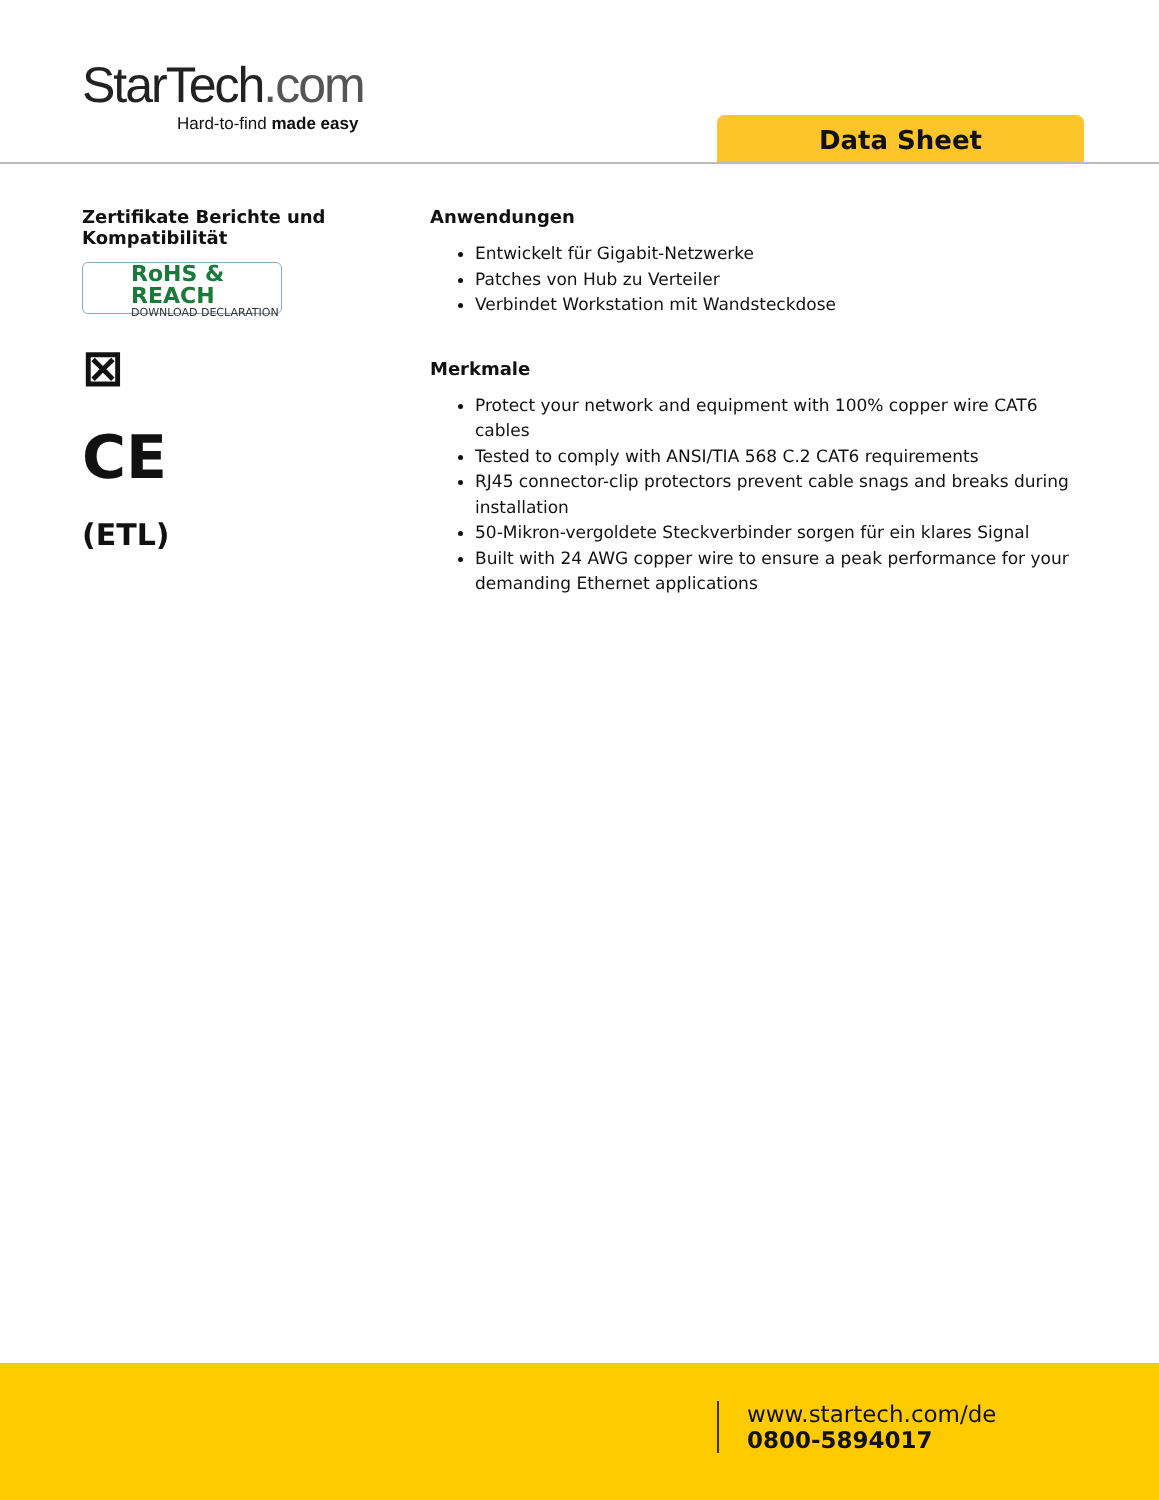StarTech.com
Hard-to-find made easy
Data Sheet
Zertifikate Berichte und Kompatibilität
RoHS & REACH
DOWNLOAD DECLARATION
⊠
CE
(ETL)
Anwendungen
Entwickelt für Gigabit-Netzwerke
Patches von Hub zu Verteiler
Verbindet Workstation mit Wandsteckdose
Merkmale
Protect your network and equipment with 100% copper wire CAT6 cables
Tested to comply with ANSI/TIA 568 C.2 CAT6 requirements
RJ45 connector-clip protectors prevent cable snags and breaks during installation
50-Mikron-vergoldete Steckverbinder sorgen für ein klares Signal
Built with 24 AWG copper wire to ensure a peak performance for your demanding Ethernet applications
www.startech.com/de
0800-5894017